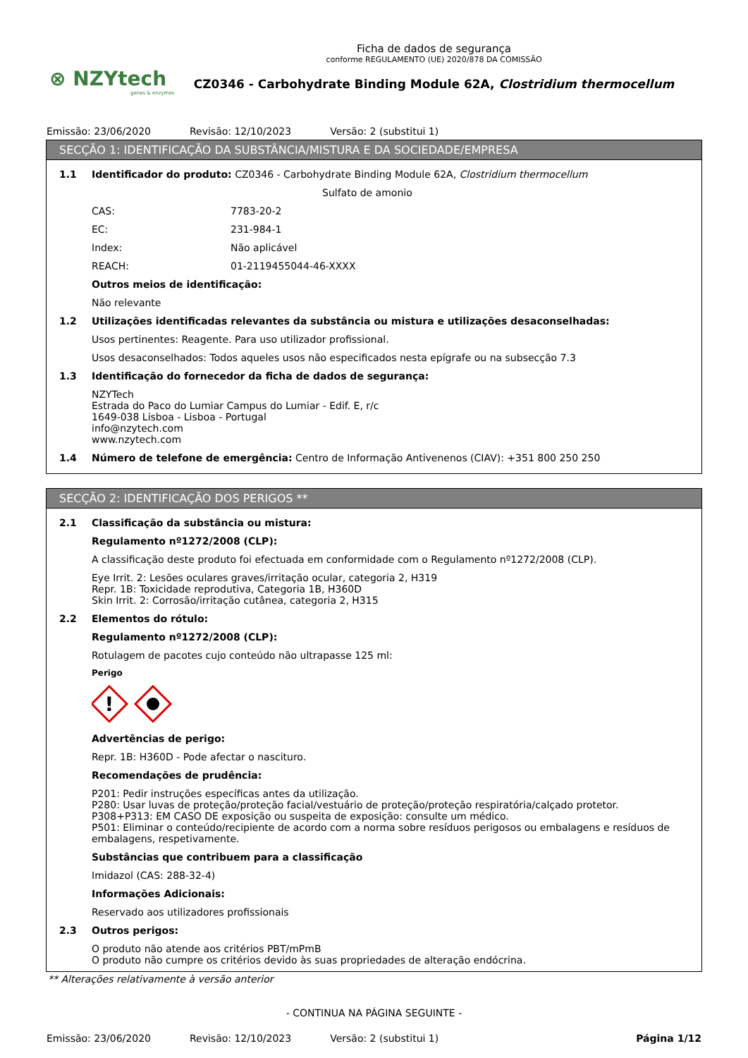⊗ NZYtech
genes & enzymes
Ficha de dados de segurança
conforme REGULAMENTO (UE) 2020/878 DA COMISSÃO
CZ0346 - Carbohydrate Binding Module 62A, Clostridium thermocellum
Emissão: 23/06/2020 Revisão: 12/10/2023 Versão: 2 (substitui 1)
SECÇÃO 1: IDENTIFICAÇÃO DA SUBSTÂNCIA/MISTURA E DA SOCIEDADE/EMPRESA
1.1 Identificador do produto: CZ0346 - Carbohydrate Binding Module 62A, Clostridium thermocellum
Sulfato de amonio
CAS: 7783-20-2
EC: 231-984-1
Index: Não aplicável
REACH: 01-2119455044-46-XXXX
Outros meios de identificação:
Não relevante
1.2 Utilizações identificadas relevantes da substância ou mistura e utilizações desaconselhadas:
Usos pertinentes: Reagente. Para uso utilizador profissional.
Usos desaconselhados: Todos aqueles usos não especificados nesta epígrafe ou na subsecção 7.3
1.3 Identificação do fornecedor da ficha de dados de segurança:
NZYTech
Estrada do Paco do Lumiar Campus do Lumiar - Edif. E, r/c
1649-038 Lisboa - Lisboa - Portugal
info@nzytech.com
www.nzytech.com
1.4 Número de telefone de emergência: Centro de Informação Antivenenos (CIAV): +351 800 250 250
SECÇÃO 2: IDENTIFICAÇÃO DOS PERIGOS **
2.1 Classificação da substância ou mistura:
Regulamento nº1272/2008 (CLP):
A classificação deste produto foi efectuada em conformidade com o Regulamento nº1272/2008 (CLP).
Eye Irrit. 2: Lesões oculares graves/irritação ocular, categoria 2, H319
Repr. 1B: Toxicidade reprodutiva, Categoria 1B, H360D
Skin Irrit. 2: Corrosão/irritação cutânea, categoria 2, H315
2.2 Elementos do rótulo:
Regulamento nº1272/2008 (CLP):
Rotulagem de pacotes cujo conteúdo não ultrapasse 125 ml:
Perigo
!
Advertências de perigo:
Repr. 1B: H360D - Pode afectar o nascituro.
Recomendações de prudência:
P201: Pedir instruções específicas antes da utilização.
P280: Usar luvas de proteção/proteção facial/vestuário de proteção/proteção respiratória/calçado protetor.
P308+P313: EM CASO DE exposição ou suspeita de exposição: consulte um médico.
P501: Eliminar o conteúdo/recipiente de acordo com a norma sobre resíduos perigosos ou embalagens e resíduos de embalagens, respetivamente.
Substâncias que contribuem para a classificação
Imidazol (CAS: 288-32-4)
Informações Adicionais:
Reservado aos utilizadores profissionais
2.3 Outros perigos:
O produto não atende aos critérios PBT/mPmB
O produto não cumpre os critérios devido às suas propriedades de alteração endócrina.
** Alterações relativamente à versão anterior
- CONTINUA NA PÁGINA SEGUINTE -
Emissão: 23/06/2020 Revisão: 12/10/2023 Versão: 2 (substitui 1) Página 1/12